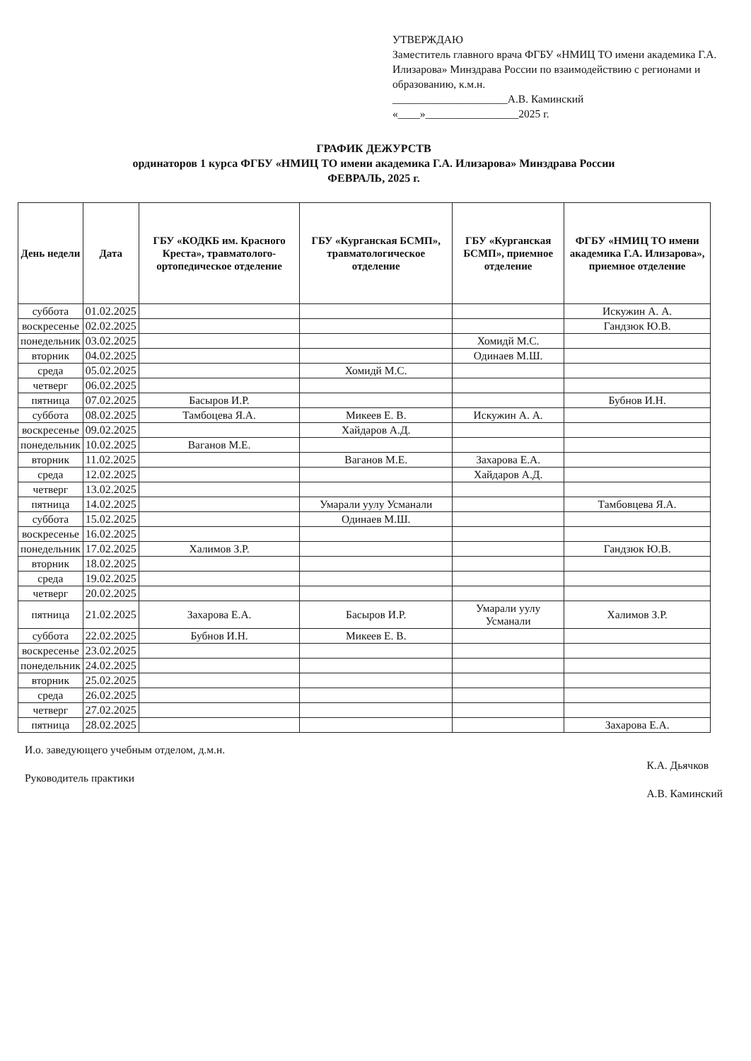УТВЕРЖДАЮ
Заместитель главного врача ФГБУ «НМИЦ ТО имени академика Г.А. Илизарова» Минздрава России по взаимодействию с регионами и образованию, к.м.н.
_____________________А.В. Каминский
«____»_________________2025 г.
ГРАФИК ДЕЖУРСТВ
ординаторов 1 курса ФГБУ «НМИЦ ТО имени академика Г.А. Илизарова» Минздрава России
ФЕВРАЛЬ, 2025 г.
| День недели | Дата | ГБУ «КОДКБ им. Красного Креста», травматолого-ортопедическое отделение | ГБУ «Курганская БСМП», травматологическое отделение | ГБУ «Курганская БСМП», приемное отделение | ФГБУ «НМИЦ ТО имени академика Г.А. Илизарова», приемное отделение |
| --- | --- | --- | --- | --- | --- |
| суббота | 01.02.2025 | | | | Искужин А. А. |
| воскресенье | 02.02.2025 | | | | Гандзюк Ю.В. |
| понедельник | 03.02.2025 | | | Хомидй М.С. | |
| вторник | 04.02.2025 | | | Одинаев М.Ш. | |
| среда | 05.02.2025 | | Хомидй М.С. | | |
| четверг | 06.02.2025 | | | | |
| пятница | 07.02.2025 | Басыров И.Р. | | | Бубнов И.Н. |
| суббота | 08.02.2025 | Тамбоцева Я.А. | Микеев Е. В. | Искужин А. А. | |
| воскресенье | 09.02.2025 | | Хайдаров А.Д. | | |
| понедельник | 10.02.2025 | Ваганов М.Е. | | | |
| вторник | 11.02.2025 | | Ваганов М.Е. | Захарова Е.А. | |
| среда | 12.02.2025 | | | Хайдаров А.Д. | |
| четверг | 13.02.2025 | | | | |
| пятница | 14.02.2025 | | Умарали уулу Усманали | | Тамбовцева Я.А. |
| суббота | 15.02.2025 | | Одинаев М.Ш. | | |
| воскресенье | 16.02.2025 | | | | |
| понедельник | 17.02.2025 | Халимов З.Р. | | | Гандзюк Ю.В. |
| вторник | 18.02.2025 | | | | |
| среда | 19.02.2025 | | | | |
| четверг | 20.02.2025 | | | | |
| пятница | 21.02.2025 | Захарова Е.А. | Басыров И.Р. | Умарали уулу Усманали | Халимов З.Р. |
| суббота | 22.02.2025 | Бубнов И.Н. | Микеев Е. В. | | |
| воскресенье | 23.02.2025 | | | | |
| понедельник | 24.02.2025 | | | | |
| вторник | 25.02.2025 | | | | |
| среда | 26.02.2025 | | | | |
| четверг | 27.02.2025 | | | | |
| пятница | 28.02.2025 | | | | Захарова Е.А. |
И.о. заведующего учебным отделом, д.м.н.
Руководитель практики
К.А. Дьячков
А.В. Каминский